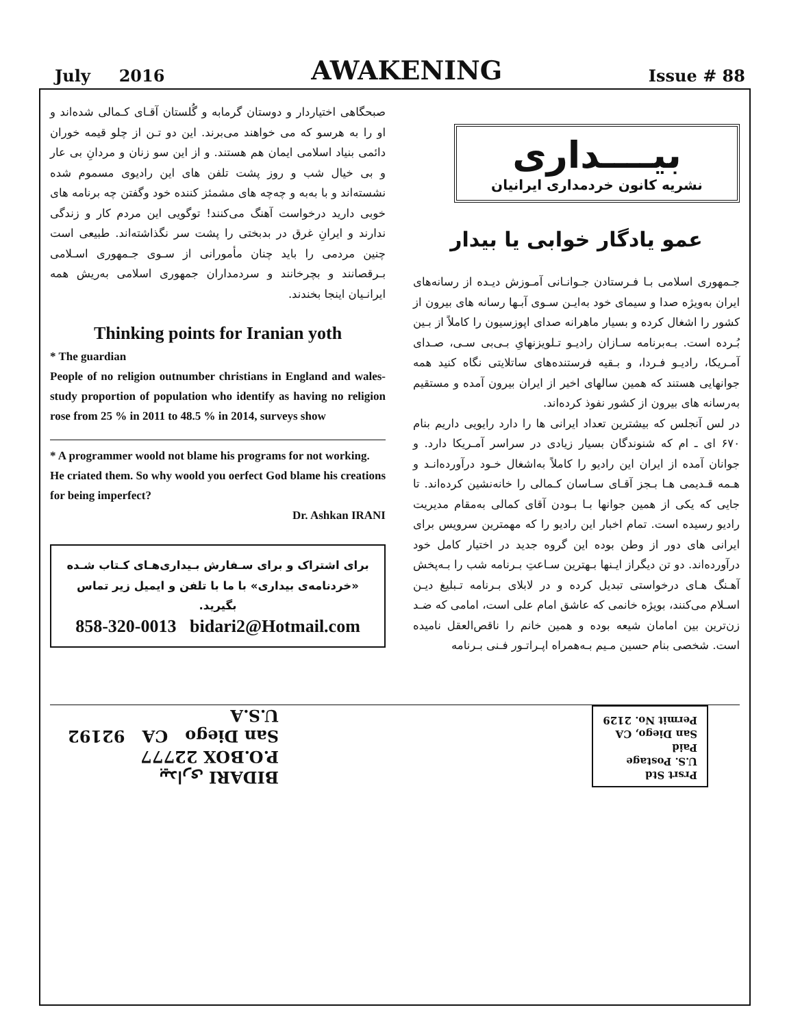July 2016 AWAKENING Issue # 88
بیــــداری
نشریه کانون خردمداری ایرانیان
عمو یادگار خوابی یا بیدار
جـمهوری اسلامی بـا فـرستادن جـوانـانی آمـوزش دیـده از رسانه‌های ایران به‌ویژه صدا و سیمای خود به‌ایـن سـوی آبـها رسانه های بیرون از کشور را اشغال کرده و بسیار ماهرانه صدای اپوزسیون را کاملاً از بـین بُـرده است. بـه‌برنامه سـازان رادیـو تـلویزنهایِ بـی‌بی سـی، صـدای آمـریکا، رادیـو فـردا، و بـقیه فرستنده‌های ساتلایتی نگاه کنید همه جوانهایی هستند که همین سالهای اخیر از ایران بیرون آمده و مستقیم به‌رسانه های بیرون از کشور نفوذ کرده‌اند.
در لس آنجلس که بیشترین تعداد ایرانی ها را دارد رایویی داریم بنام ۶۷۰ ای ـ ام که شنوندگان بسیار زیادی در سراسر آمـریکا دارد. و جوانان آمده از ایران این رادیو را کاملاً به‌اشغال خـود درآورده‌انـد و هـمه قـدیمی هـا بـجز آقـای سـاسان کـمالی را خانه‌نشین کرده‌اند. تا جایی که یکی از همین جوانها بـا بـودن آقای کمالی به‌مقام مدیریت رادیو رسیده است. تمام اخبار این رادیو را که مهمترین سرویس برای ایرانی های دور از وطن بوده این گروه جدید در اختیار کامل خود درآورده‌اند. دو تن دیگراز ایـنها بـهترین سـاعتِ بـرنامه شب را بـه‌پخش آهـنگ هـای درخواستی تبدیل کرده و در لابلای بـرنامه تـبلیغ دیـن اسـلام می‌کنند، بویژه خانمی که عاشق امام علی است، امامی که ضـد زن‌ترین بین امامان شیعه بوده و همین خانم را ناقص‌العقل نامیده است. شخصی بنام حسین مـیم بـه‌همراه اپـراتـور فـنی بـرنامه
صبحگاهی اختیاردار و دوستان گرمابه و گُلستان آقـای کـمالی شده‌اند و او را به هرسو که می خواهند می‌برند. این دو تـن از چلو قیمه خوران دائمی بنیاد اسلامی ایمان هم هستند. و از این سو زنان و مردانِ بی عار و بی خیال شب و روز پشت تلفن های این رادیوی مسموم شده نشسته‌اند و با به‌به و چه‌چه های مشمئز کننده خود وگفتن چه برنامه های خوبی دارید درخواست آهنگ می‌کنند! توگویی این مردم کار و زندگی ندارند و ایرانِ غرق در بدبختی را پشت سر نگذاشته‌اند. طبیعی است چنین مردمی را باید چنان مأمورانی از سـوی جـمهوری اسـلامی بـرقصانند و بچرخانند و سردمداران جمهوری اسلامی به‌ریش همه ایرانـیان اینجا بخندند.
Thinking points for Iranian yoth
* The guardian
People of no religion outnumber christians in England and wales-study proportion of population who identify as having no religion rose from 25 % in 2011 to 48.5 % in 2014, surveys show
* A programmer woold not blame his programs for not working.
He criated them. So why woold you oerfect God blame his creations for being imperfect?
Dr. Ashkan IRANI
برای اشتراک و برای سـفارش بـیداری‌هـای کـتاب شـده «خردنامه‌ی بیداری» با ما با تلفن و ایمیل زیر تماس بگیرید.
858-320-0013 bidari2@Hotmail.com
Prsrt Std
U.S. Postage
Paid
San Diego, CA
Permit No. 2129
BIDARI بیداری
P.O.BOX 22777
San Diego CA 92192
U.S.A